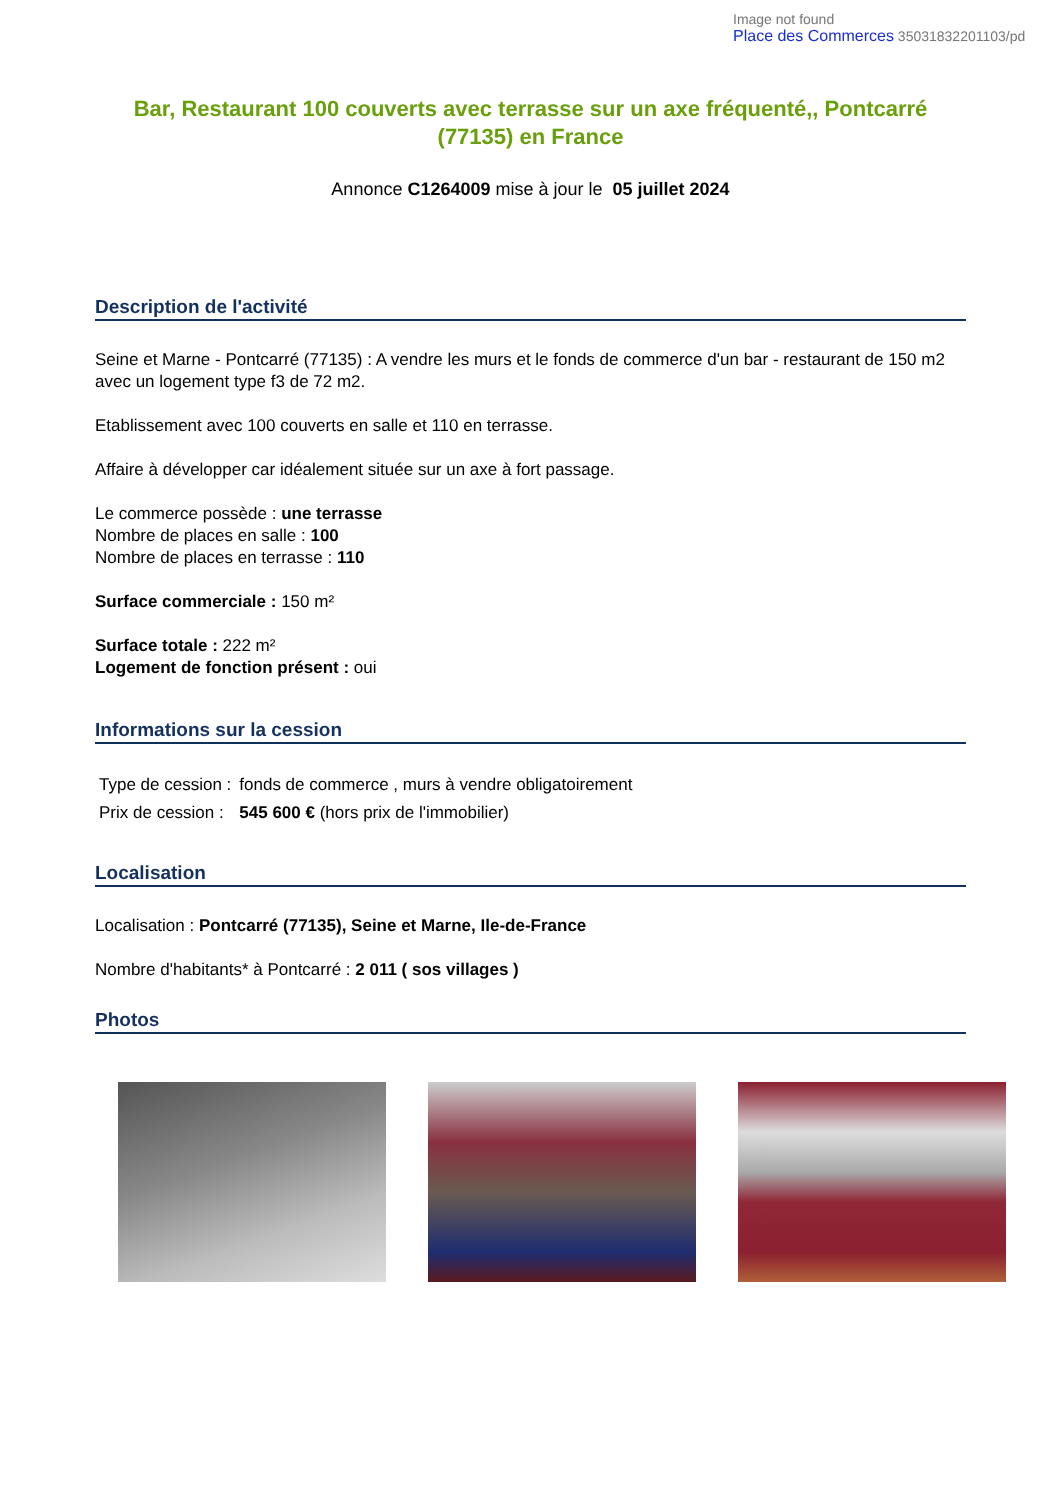Image not found
Place des Commerces 35031832201103/pd
Bar, Restaurant 100 couverts avec terrasse sur un axe fréquenté,, Pontcarré (77135) en France
Annonce C1264009 mise à jour le 05 juillet 2024
Description de l'activité
Seine et Marne - Pontcarré (77135) : A vendre les murs et le fonds de commerce d'un bar - restaurant de 150 m2 avec un logement type f3 de 72 m2.
Etablissement avec 100 couverts en salle et 110 en terrasse.
Affaire à développer car idéalement située sur un axe à fort passage.
Le commerce possède : une terrasse
Nombre de places en salle : 100
Nombre de places en terrasse : 110
Surface commerciale : 150 m²
Surface totale : 222 m²
Logement de fonction présent : oui
Informations sur la cession
| Type de cession : | fonds de commerce , murs à vendre obligatoirement |
| Prix de cession : | 545 600 € (hors prix de l'immobilier) |
Localisation
Localisation : Pontcarré (77135), Seine et Marne, Ile-de-France
Nombre d'habitants* à Pontcarré : 2 011 ( sos villages )
Photos